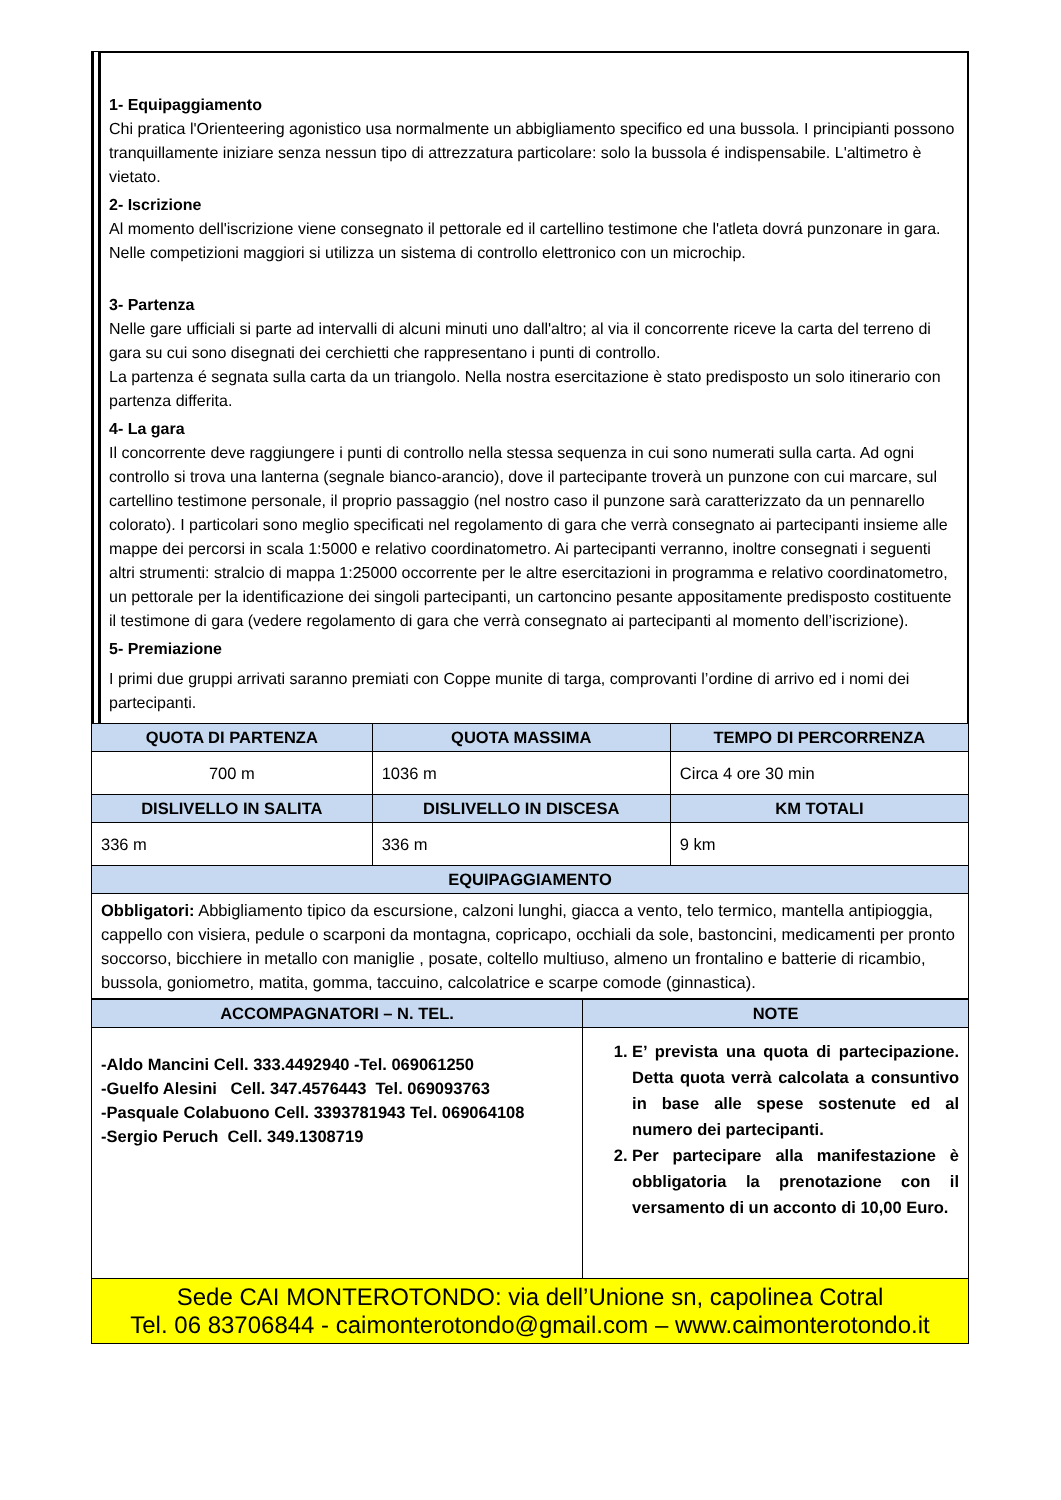1- Equipaggiamento
Chi pratica l'Orienteering agonistico usa normalmente un abbigliamento specifico ed una bussola. I principianti possono tranquillamente iniziare senza nessun tipo di attrezzatura particolare: solo la bussola é indispensabile. L'altimetro è vietato.
2- Iscrizione
Al momento dell'iscrizione viene consegnato il pettorale ed il cartellino testimone che l'atleta dovrá punzonare in gara.
Nelle competizioni maggiori si utilizza un sistema di controllo elettronico con un microchip.
3- Partenza
Nelle gare ufficiali si parte ad intervalli di alcuni minuti uno dall'altro; al via il concorrente riceve la carta del terreno di gara su cui sono disegnati dei cerchietti che rappresentano i punti di controllo.
La partenza é segnata sulla carta da un triangolo. Nella nostra esercitazione è stato predisposto un solo itinerario con partenza differita.
4- La gara
Il concorrente deve raggiungere i punti di controllo nella stessa sequenza in cui sono numerati sulla carta. Ad ogni controllo si trova una lanterna (segnale bianco-arancio), dove il partecipante troverà un punzone con cui marcare, sul cartellino testimone personale, il proprio passaggio (nel nostro caso il punzone sarà caratterizzato da un pennarello colorato). I particolari sono meglio specificati nel regolamento di gara che verrà consegnato ai partecipanti insieme alle mappe dei percorsi in scala 1:5000 e relativo coordinatometro. Ai partecipanti verranno, inoltre consegnati i seguenti altri strumenti: stralcio di mappa 1:25000 occorrente per le altre esercitazioni in programma e relativo coordinatometro, un pettorale per la identificazione dei singoli partecipanti, un cartoncino pesante appositamente predisposto costituente il testimone di gara (vedere regolamento di gara che verrà consegnato ai partecipanti al momento dell’iscrizione).
5- Premiazione
I primi due gruppi arrivati saranno premiati con Coppe munite di targa, comprovanti l’ordine di arrivo ed i nomi dei partecipanti.
| QUOTA DI PARTENZA | QUOTA MASSIMA | TEMPO DI PERCORRENZA |
| --- | --- | --- |
| 700 m | 1036 m | Circa 4 ore 30 min |
| DISLIVELLO IN SALITA | DISLIVELLO IN DISCESA | KM TOTALI |
| 336 m | 336 m | 9 km |
| EQUIPAGGIAMENTO | | |
| Obbligatori: Abbigliamento tipico da escursione, calzoni lunghi, giacca a vento, telo termico, mantella antipioggia, cappello con visiera, pedule o scarponi da montagna, copricapo, occhiali da sole, bastoncini, medicamenti per pronto soccorso, bicchiere in metallo con maniglie , posate, coltello multiuso, almeno un frontalino e batterie di ricambio, bussola, goniometro, matita, gomma, taccuino, calcolatrice e scarpe comode (ginnastica). | | |
| ACCOMPAGNATORI – N. TEL. | NOTE |
| --- | --- |
| -Aldo Mancini Cell. 333.4492940 -Tel. 069061250 -Guelfo Alesini Cell. 347.4576443 Tel. 069093763 -Pasquale Colabuono Cell. 3393781943 Tel. 069064108 -Sergio Peruch Cell. 349.1308719 | 1. E’ prevista una quota di partecipazione. Detta quota verrà calcolata a consuntivo in base alle spese sostenute ed al numero dei partecipanti. 2. Per partecipare alla manifestazione è obbligatoria la prenotazione con il versamento di un acconto di 10,00 Euro. |
| Sede CAI MONTEROTONDO: via dell’Unione sn, capolinea Cotral Tel. 06 83706844 - caimonterotondo@gmail.com – www.caimonterotondo.it | |